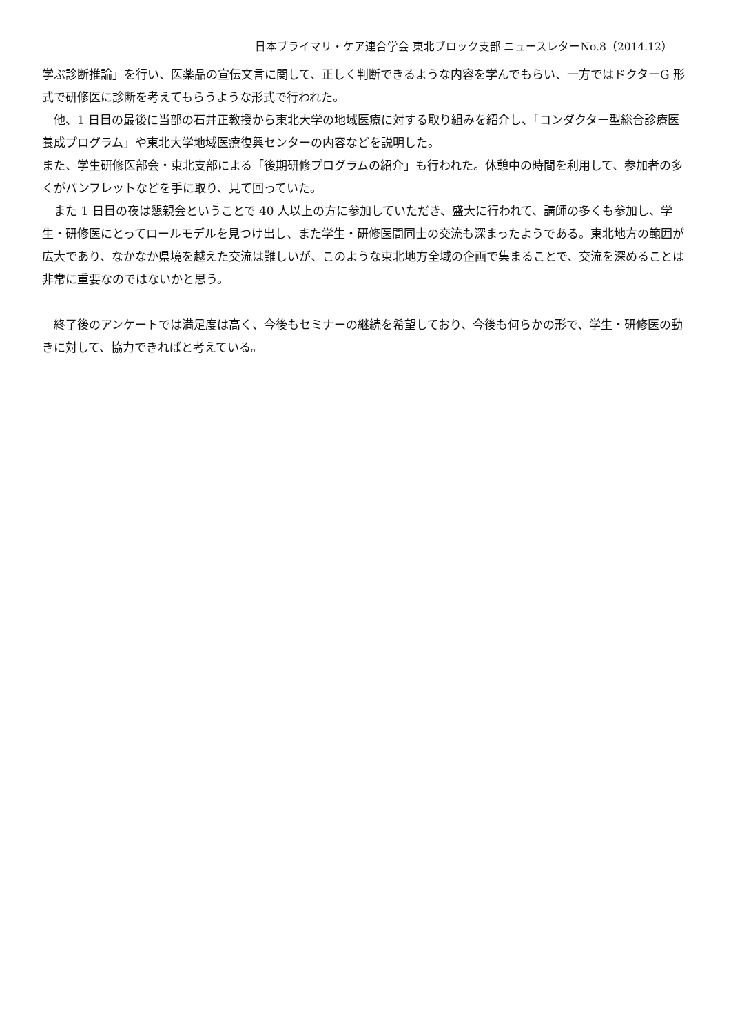日本プライマリ・ケア連合学会 東北ブロック支部 ニュースレターNo.8（2014.12）
学ぶ診断推論」を行い、医薬品の宣伝文言に関して、正しく判断できるような内容を学んでもらい、一方ではドクターG 形式で研修医に診断を考えてもらうような形式で行われた。
　他、1 日目の最後に当部の石井正教授から東北大学の地域医療に対する取り組みを紹介し、「コンダクター型総合診療医養成プログラム」や東北大学地域医療復興センターの内容などを説明した。
また、学生研修医部会・東北支部による「後期研修プログラムの紹介」も行われた。休憩中の時間を利用して、参加者の多くがパンフレットなどを手に取り、見て回っていた。
　また 1 日目の夜は懇親会ということで 40 人以上の方に参加していただき、盛大に行われて、講師の多くも参加し、学生・研修医にとってロールモデルを見つけ出し、また学生・研修医間同士の交流も深まったようである。東北地方の範囲が広大であり、なかなか県境を越えた交流は難しいが、このような東北地方全域の企画で集まることで、交流を深めることは非常に重要なのではないかと思う。
　終了後のアンケートでは満足度は高く、今後もセミナーの継続を希望しており、今後も何らかの形で、学生・研修医の動きに対して、協力できればと考えている。